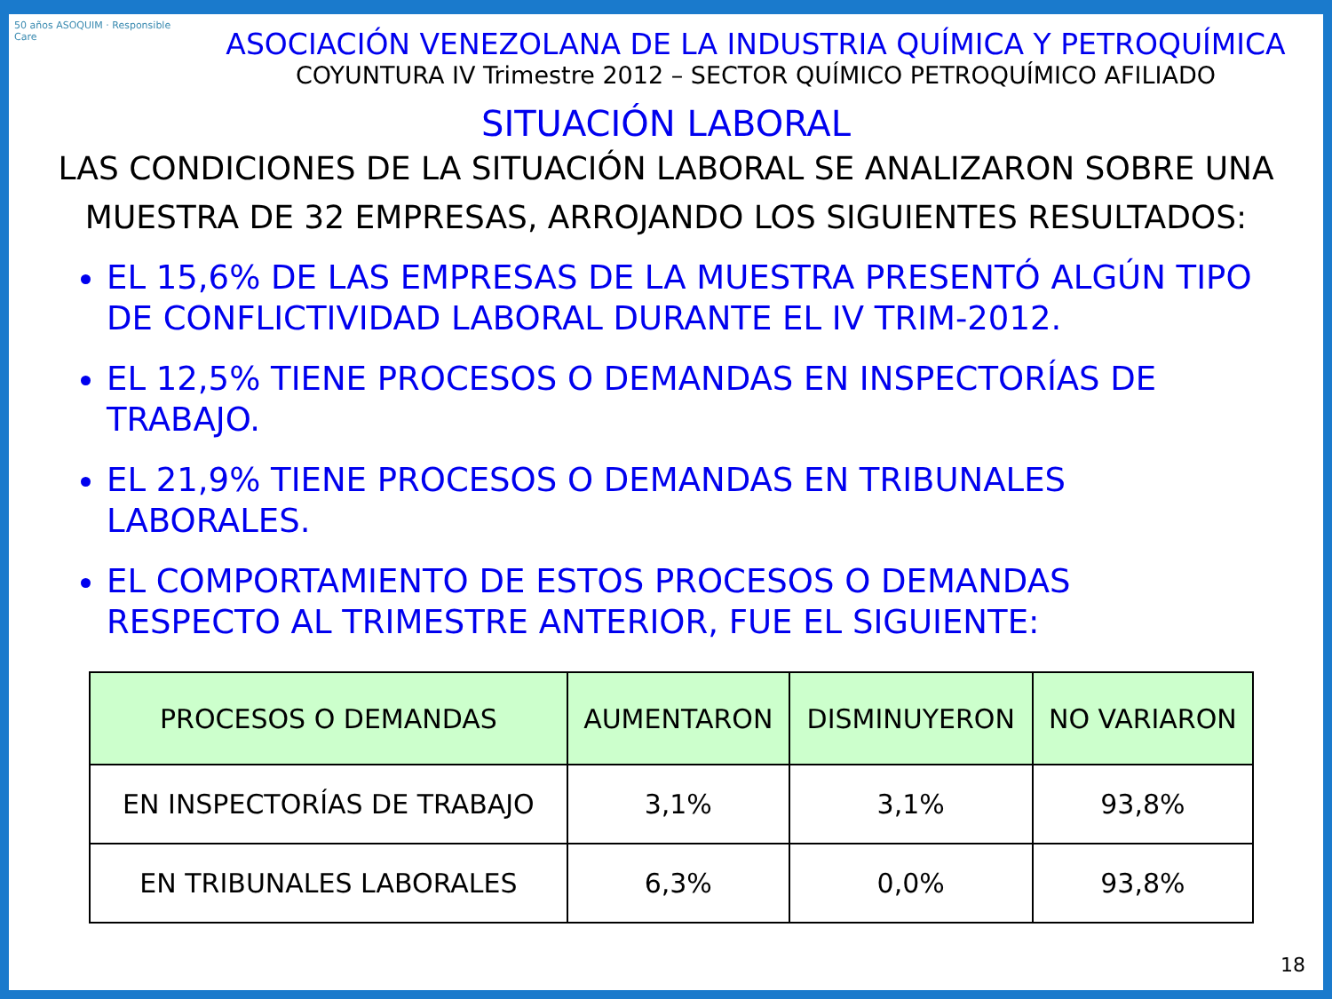50 años ASOQUIM · Responsible Care
ASOCIACIÓN VENEZOLANA DE LA INDUSTRIA QUÍMICA Y PETROQUÍMICA
COYUNTURA IV Trimestre 2012 – SECTOR QUÍMICO PETROQUÍMICO AFILIADO
SITUACIÓN LABORAL
LAS CONDICIONES DE LA SITUACIÓN LABORAL SE ANALIZARON SOBRE UNA MUESTRA DE 32 EMPRESAS, ARROJANDO LOS SIGUIENTES RESULTADOS:
EL 15,6% DE LAS EMPRESAS DE LA MUESTRA PRESENTÓ ALGÚN TIPO DE CONFLICTIVIDAD LABORAL DURANTE EL IV TRIM-2012.
EL 12,5% TIENE PROCESOS O DEMANDAS EN INSPECTORÍAS DE TRABAJO.
EL 21,9% TIENE PROCESOS O DEMANDAS EN TRIBUNALES LABORALES.
EL COMPORTAMIENTO DE ESTOS PROCESOS O DEMANDAS RESPECTO AL TRIMESTRE ANTERIOR, FUE EL SIGUIENTE:
| PROCESOS O DEMANDAS | AUMENTARON | DISMINUYERON | NO VARIARON |
| --- | --- | --- | --- |
| EN INSPECTORÍAS DE TRABAJO | 3,1% | 3,1% | 93,8% |
| EN TRIBUNALES LABORALES | 6,3% | 0,0% | 93,8% |
18